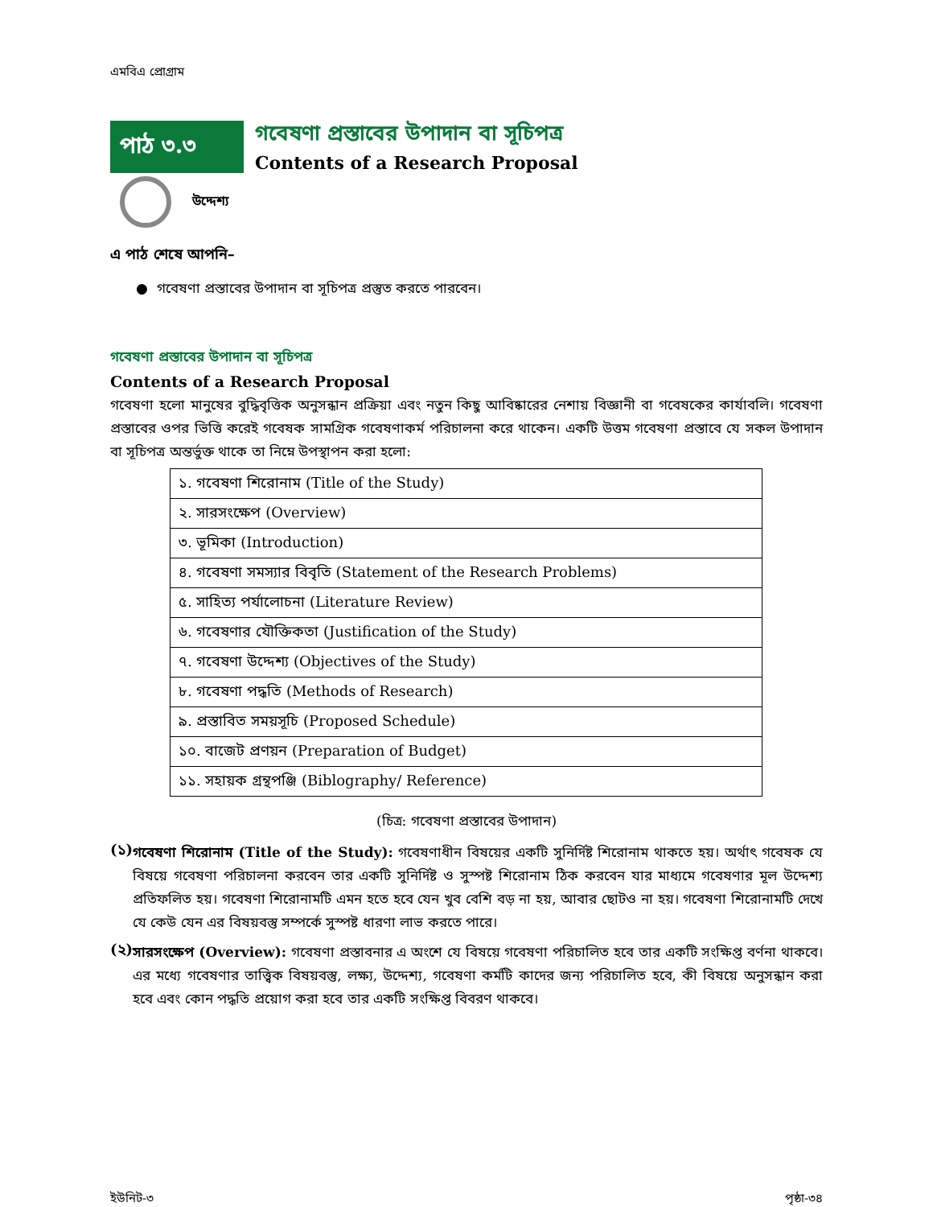এমবিএ প্রোগ্রাম
পাঠ ৩.৩
গবেষণা প্রস্তাবের উপাদান বা সূচিপত্র
Contents of a Research Proposal
উদ্দেশ্য
এ পাঠ শেষে আপনি–
● গবেষণা প্রস্তাবের উপাদান বা সূচিপত্র প্রস্তুত করতে পারবেন।
গবেষণা প্রস্তাবের উপাদান বা সূচিপত্র
Contents of a Research Proposal
গবেষণা হলো মানুষের বুদ্ধিবৃত্তিক অনুসন্ধান প্রক্রিয়া এবং নতুন কিছু আবিষ্কারের নেশায় বিজ্ঞানী বা গবেষকের কার্যাবলি। গবেষণা প্রস্তাবের ওপর ভিত্তি করেই গবেষক সামগ্রিক গবেষণাকর্ম পরিচালনা করে থাকেন। একটি উত্তম গবেষণা প্রস্তাবে যে সকল উপাদান বা সূচিপত্র অন্তর্ভুক্ত থাকে তা নিম্নে উপস্থাপন করা হলো:
| ১. গবেষণা শিরোনাম (Title of the Study) |
| ২. সারসংক্ষেপ (Overview) |
| ৩. ভূমিকা (Introduction) |
| ৪. গবেষণা সমস্যার বিবৃতি (Statement of the Research Problems) |
| ৫. সাহিত্য পর্যালোচনা (Literature Review) |
| ৬. গবেষণার যৌক্তিকতা (Justification of the Study) |
| ৭. গবেষণা উদ্দেশ্য (Objectives of the Study) |
| ৮. গবেষণা পদ্ধতি (Methods of Research) |
| ৯. প্রস্তাবিত সময়সূচি (Proposed Schedule) |
| ১০. বাজেট প্রণয়ন (Preparation of Budget) |
| ১১. সহায়ক গ্রন্থপঞ্জি (Biblography/ Reference) |
(চিত্র: গবেষণা প্রস্তাবের উপাদান)
(১)
গবেষণা শিরোনাম (Title of the Study): গবেষণাধীন বিষয়ের একটি সুনির্দিষ্ট শিরোনাম থাকতে হয়। অর্থাৎ গবেষক যে বিষয়ে গবেষণা পরিচালনা করবেন তার একটি সুনির্দিষ্ট ও সুস্পষ্ট শিরোনাম ঠিক করবেন যার মাধ্যমে গবেষণার মূল উদ্দেশ্য প্রতিফলিত হয়। গবেষণা শিরোনামটি এমন হতে হবে যেন খুব বেশি বড় না হয়, আবার ছোটও না হয়। গবেষণা শিরোনামটি দেখে যে কেউ যেন এর বিষয়বস্তু সম্পর্কে সুস্পষ্ট ধারণা লাভ করতে পারে।
(২)
সারসংক্ষেপ (Overview): গবেষণা প্রস্তাবনার এ অংশে যে বিষয়ে গবেষণা পরিচালিত হবে তার একটি সংক্ষিপ্ত বর্ণনা থাকবে। এর মধ্যে গবেষণার তাত্ত্বিক বিষয়বস্তু, লক্ষ্য, উদ্দেশ্য, গবেষণা কর্মটি কাদের জন্য পরিচালিত হবে, কী বিষয়ে অনুসন্ধান করা হবে এবং কোন পদ্ধতি প্রয়োগ করা হবে তার একটি সংক্ষিপ্ত বিবরণ থাকবে।
ইউনিট-৩ পৃষ্ঠা-৩৪